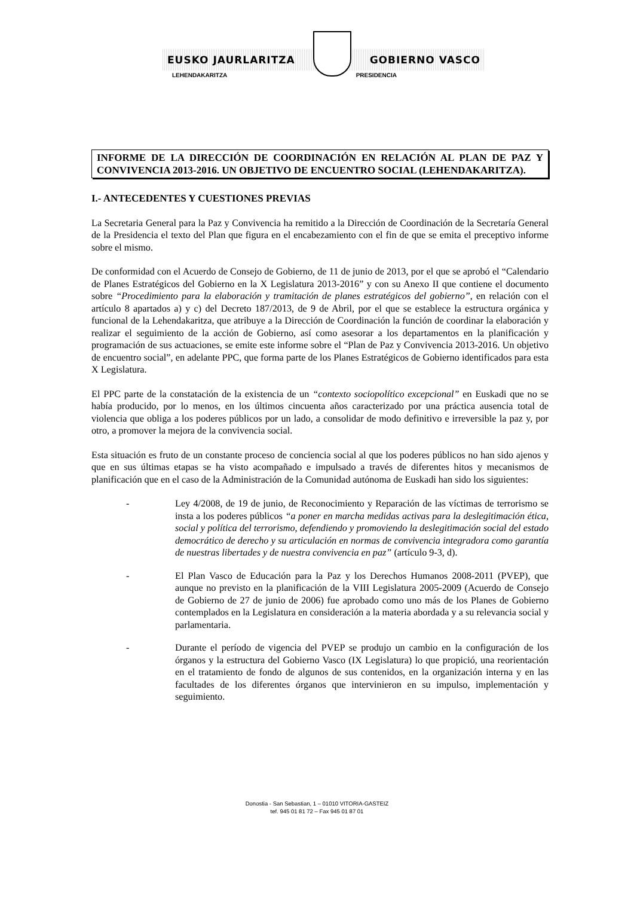EUSKO JAURLARITZA GOBIERNO VASCO
LEHENDAKARITZA PRESIDENCIA
INFORME DE LA DIRECCIÓN DE COORDINACIÓN EN RELACIÓN AL PLAN DE PAZ Y CONVIVENCIA 2013-2016. UN OBJETIVO DE ENCUENTRO SOCIAL (LEHENDAKARITZA).
I.- ANTECEDENTES Y CUESTIONES PREVIAS
La Secretaria General para la Paz y Convivencia ha remitido a la Dirección de Coordinación de la Secretaría General de la Presidencia el texto del Plan que figura en el encabezamiento con el fin de que se emita el preceptivo informe sobre el mismo.
De conformidad con el Acuerdo de Consejo de Gobierno, de 11 de junio de 2013, por el que se aprobó el “Calendario de Planes Estratégicos del Gobierno en la X Legislatura 2013-2016” y con su Anexo II que contiene el documento sobre “Procedimiento para la elaboración y tramitación de planes estratégicos del gobierno”, en relación con el artículo 8 apartados a) y c) del Decreto 187/2013, de 9 de Abril, por el que se establece la estructura orgánica y funcional de la Lehendakaritza, que atribuye a la Dirección de Coordinación la función de coordinar la elaboración y realizar el seguimiento de la acción de Gobierno, así como asesorar a los departamentos en la planificación y programación de sus actuaciones, se emite este informe sobre el “Plan de Paz y Convivencia 2013-2016. Un objetivo de encuentro social”, en adelante PPC, que forma parte de los Planes Estratégicos de Gobierno identificados para esta X Legislatura.
El PPC parte de la constatación de la existencia de un “contexto sociopolítico excepcional” en Euskadi que no se había producido, por lo menos, en los últimos cincuenta años caracterizado por una práctica ausencia total de violencia que obliga a los poderes públicos por un lado, a consolidar de modo definitivo e irreversible la paz y, por otro, a promover la mejora de la convivencia social.
Esta situación es fruto de un constante proceso de conciencia social al que los poderes públicos no han sido ajenos y que en sus últimas etapas se ha visto acompañado e impulsado a través de diferentes hitos y mecanismos de planificación que en el caso de la Administración de la Comunidad autónoma de Euskadi han sido los siguientes:
- Ley 4/2008, de 19 de junio, de Reconocimiento y Reparación de las víctimas de terrorismo se insta a los poderes públicos “a poner en marcha medidas activas para la deslegitimación ética, social y política del terrorismo, defendiendo y promoviendo la deslegitimación social del estado democrático de derecho y su articulación en normas de convivencia integradora como garantía de nuestras libertades y de nuestra convivencia en paz” (artículo 9-3, d).
- El Plan Vasco de Educación para la Paz y los Derechos Humanos 2008-2011 (PVEP), que aunque no previsto en la planificación de la VIII Legislatura 2005-2009 (Acuerdo de Consejo de Gobierno de 27 de junio de 2006) fue aprobado como uno más de los Planes de Gobierno contemplados en la Legislatura en consideración a la materia abordada y a su relevancia social y parlamentaria.
- Durante el período de vigencia del PVEP se produjo un cambio en la configuración de los órganos y la estructura del Gobierno Vasco (IX Legislatura) lo que propició, una reorientación en el tratamiento de fondo de algunos de sus contenidos, en la organización interna y en las facultades de los diferentes órganos que intervinieron en su impulso, implementación y seguimiento.
Donostia - San Sebastian, 1 – 01010 VITORIA-GASTEIZ
tef. 945 01 81 72 – Fax 945 01 87 01